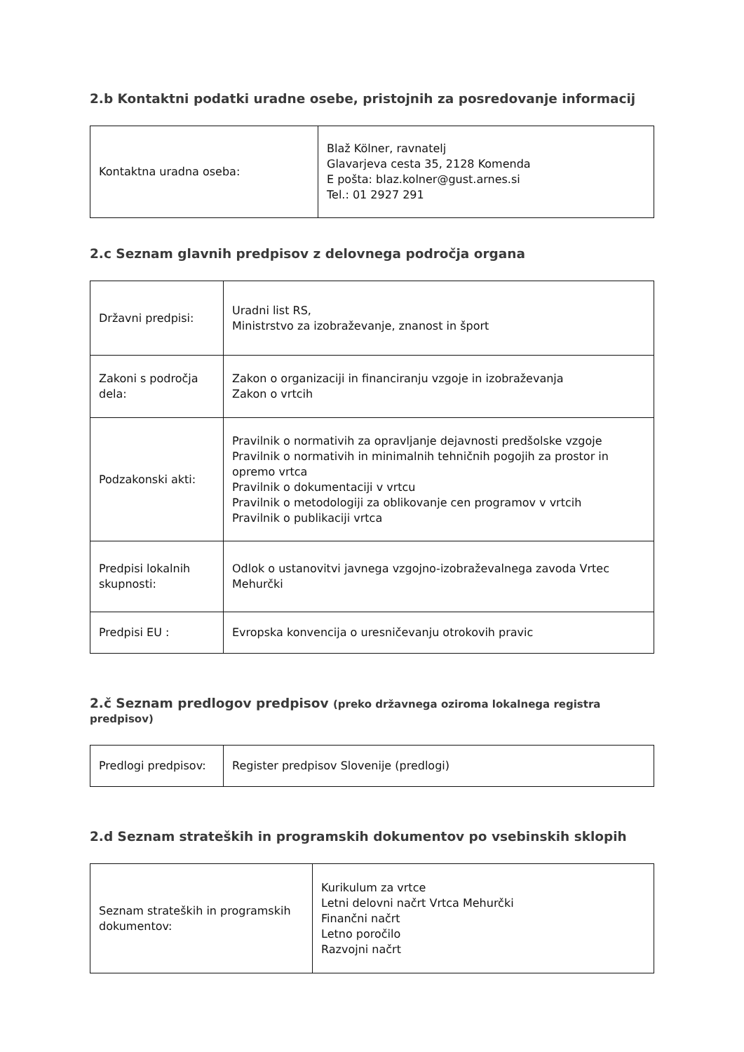2.b Kontaktni podatki uradne osebe, pristojnih za posredovanje informacij
| Kontaktna uradna oseba: | Blaž Kölner, ravnatelj Glavarjeva cesta 35, 2128 Komenda E pošta: blaz.kolner@gust.arnes.si Tel.: 01 2927 291 |
2.c Seznam glavnih predpisov z delovnega področja organa
| Državni predpisi: | Uradni list RS, Ministrstvo za izobraževanje, znanost in šport |
| Zakoni s področja dela: | Zakon o organizaciji in financiranju vzgoje in izobraževanja Zakon o vrtcih |
| Podzakonski akti: | Pravilnik o normativih za opravljanje dejavnosti predšolske vzgoje Pravilnik o normativih in minimalnih tehničnih pogojih za prostor in opremo vrtca Pravilnik o dokumentaciji v vrtcu Pravilnik o metodologiji za oblikovanje cen programov v vrtcih Pravilnik o publikaciji vrtca |
| Predpisi lokalnih skupnosti: | Odlok o ustanovitvi javnega vzgojno-izobraževalnega zavoda Vrtec Mehurčki |
| Predpisi EU : | Evropska konvencija o uresničevanju otrokovih pravic |
2.č Seznam predlogov predpisov (preko državnega oziroma lokalnega registra predpisov)
| Predlogi predpisov: | Register predpisov Slovenije (predlogi) |
2.d Seznam strateških in programskih dokumentov po vsebinskih sklopih
| Seznam strateških in programskih dokumentov: | Kurikulum za vrtce Letni delovni načrt Vrtca Mehurčki Finančni načrt Letno poročilo Razvojni načrt |